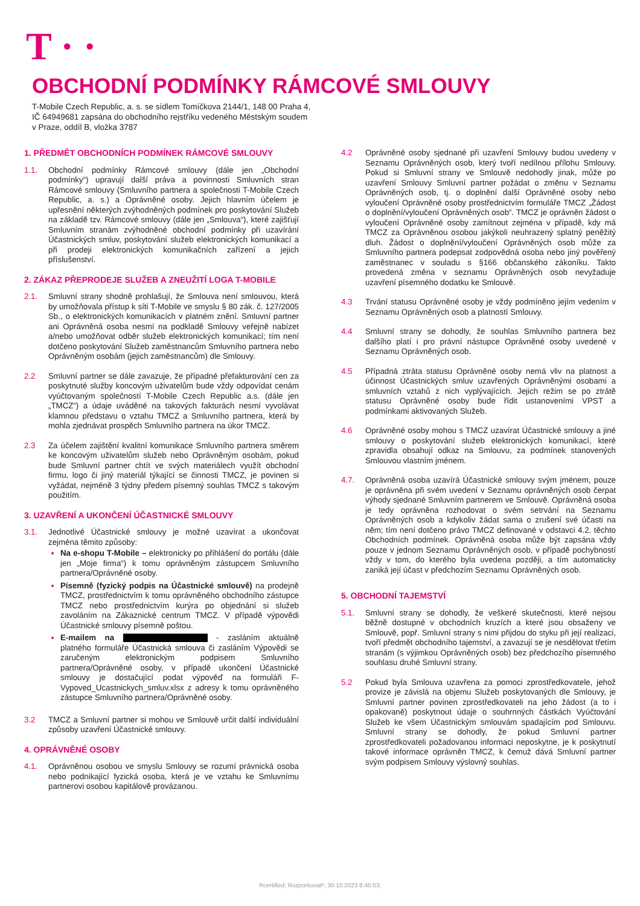T · ·
OBCHODNÍ PODMÍNKY RÁMCOVÉ SMLOUVY
T-Mobile Czech Republic, a. s. se sídlem Tomíčkova 2144/1, 148 00 Praha 4,
IČ 64949681 zapsána do obchodního rejstříku vedeného Městským soudem
v Praze, oddíl B, vložka 3787
1. PŘEDMĚT OBCHODNÍCH PODMÍNEK RÁMCOVÉ SMLOUVY
1.1. Obchodní podmínky Rámcové smlouvy (dále jen „Obchodní podmínky“) upravují další práva a povinnosti Smluvních stran Rámcové smlouvy (Smluvního partnera a společnosti T-Mobile Czech Republic, a. s.) a Oprávněné osoby. Jejich hlavním účelem je upřesnění některých zvýhodněných podmínek pro poskytování Služeb na základě tzv. Rámcové smlouvy (dále jen „Smlouva“), které zajišťují Smluvním stranám zvýhodněné obchodní podmínky při uzavírání Účastnických smluv, poskytování služeb elektronických komunikací a při prodeji elektronických komunikačních zařízení a jejich příslušenství.
2. ZÁKAZ PŘEPRODEJE SLUŽEB A ZNEUŽITÍ LOGA T-MOBILE
2.1. Smluvní strany shodně prohlašují, že Smlouva není smlouvou, která by umožňovala přístup k síti T-Mobile ve smyslu § 80 zák. č. 127/2005 Sb., o elektronických komunikacích v platném znění. Smluvní partner ani Oprávněná osoba nesmí na podkladě Smlouvy veřejně nabízet a/nebo umožňovat odběr služeb elektronických komunikací; tím není dotčeno poskytování Služeb zaměstnancům Smluvního partnera nebo Oprávněným osobám (jejich zaměstnancům) dle Smlouvy.
2.2 Smluvní partner se dále zavazuje, že případné přefakturování cen za poskytnuté služby koncovým uživatelům bude vždy odpovídat cenám vyúčtovaným společností T-Mobile Czech Republic a.s. (dále jen „TMCZ“) a údaje uváděné na takových fakturách nesmí vyvolávat klamnou představu o vztahu TMCZ a Smluvního partnera, která by mohla zjednávat prospěch Smluvního partnera na úkor TMCZ.
2.3 Za účelem zajištění kvalitní komunikace Smluvního partnera směrem ke koncovým uživatelům služeb nebo Oprávněným osobám, pokud bude Smluvní partner chtít ve svých materiálech využít obchodní firmu, logo či jiný materiál týkající se činnosti TMCZ, je povinen si vyžádat, nejméně 3 týdny předem písemný souhlas TMCZ s takovým použitím.
3. UZAVŘENÍ A UKONČENÍ ÚČASTNICKÉ SMLOUVY
3.1. Jednotlivé Účastnické smlouvy je možné uzavírat a ukončovat zejména těmito způsoby:
Na e-shopu T-Mobile – elektronicky po přihlášení do portálu (dále jen „Moje firma“) k tomu oprávněným zástupcem Smluvního partnera/Oprávněné osoby.
Písemně (fyzický podpis na Účastnické smlouvě) na prodejně TMCZ, prostřednictvím k tomu oprávněného obchodního zástupce TMCZ nebo prostřednictvím kurýra po objednání si služeb zavoláním na Zákaznické centrum TMCZ. V případě výpovědi Účastnické smlouvy písemně poštou.
E-mailem na - zasláním aktuálně platného formuláře Účastnická smlouva či zasláním Výpovědi se zaručeným elektronickým podpisem Smluvního partnera/Oprávněné osoby, v případě ukončení Účastnické smlouvy je dostačující podat výpověď na formuláři F-Vypoved_Ucastnickych_smluv.xlsx z adresy k tomu oprávněného zástupce Smluvního partnera/Oprávněné osoby.
3.2 TMCZ a Smluvní partner si mohou ve Smlouvě určit další individuální způsoby uzavření Účastnické smlouvy.
4. OPRÁVNĚNÉ OSOBY
4.1. Oprávněnou osobou ve smyslu Smlouvy se rozumí právnická osoba nebo podnikající fyzická osoba, která je ve vztahu ke Smluvnímu partnerovi osobou kapitálově provázanou.
4.2 Oprávněné osoby sjednané při uzavření Smlouvy budou uvedeny v Seznamu Oprávněných osob, který tvoří nedílnou přílohu Smlouvy. Pokud si Smluvní strany ve Smlouvě nedohodly jinak, může po uzavření Smlouvy Smluvní partner požádat o změnu v Seznamu Oprávněných osob, tj. o doplnění další Oprávněné osoby nebo vyloučení Oprávněné osoby prostřednictvím formuláře TMCZ „Žádost o doplnění/vyloučení Oprávněných osob“. TMCZ je oprávněn žádost o vyloučení Oprávněné osoby zamítnout zejména v případě, kdy má TMCZ za Oprávněnou osobou jakýkoli neuhrazený splatný peněžitý dluh. Žádost o doplnění/vyloučení Oprávněných osob může za Smluvního partnera podepsat zodpovědná osoba nebo jiný pověřený zaměstnanec v souladu s §166 občanského zákoníku. Takto provedená změna v seznamu Oprávněných osob nevyžaduje uzavření písemného dodatku ke Smlouvě.
4.3 Trvání statusu Oprávněné osoby je vždy podmíněno jejím vedením v Seznamu Oprávněných osob a platností Smlouvy.
4.4 Smluvní strany se dohodly, že souhlas Smluvního partnera bez dalšího platí i pro právní nástupce Oprávněné osoby uvedené v Seznamu Oprávněných osob.
4.5 Případná ztráta statusu Oprávněné osoby nemá vliv na platnost a účinnost Účastnických smluv uzavřených Oprávněnými osobami a smluvních vztahů z nich vyplývajících. Jejich režim se po ztrátě statusu Oprávněné osoby bude řídit ustanoveními VPST a podmínkami aktivovaných Služeb.
4.6 Oprávněné osoby mohou s TMCZ uzavírat Účastnické smlouvy a jiné smlouvy o poskytování služeb elektronických komunikací, které zpravidla obsahují odkaz na Smlouvu, za podmínek stanovených Smlouvou vlastním jménem.
4.7. Oprávněná osoba uzavírá Účastnické smlouvy svým jménem, pouze je oprávněna při svém uvedení v Seznamu oprávněných osob čerpat výhody sjednané Smluvním partnerem ve Smlouvě. Oprávněná osoba je tedy oprávněna rozhodovat o svém setrvání na Seznamu Oprávněných osob a kdykoliv žádat sama o zrušení své účasti na něm; tím není dotčeno právo TMCZ definované v odstavci 4.2. těchto Obchodních podmínek. Oprávněná osoba může být zapsána vždy pouze v jednom Seznamu Oprávněných osob, v případě pochybností vždy v tom, do kterého byla uvedena později, a tím automaticky zaniká její účast v předchozím Seznamu Oprávněných osob.
5. OBCHODNÍ TAJEMSTVÍ
5.1. Smluvní strany se dohodly, že veškeré skutečnosti, které nejsou běžně dostupné v obchodních kruzích a které jsou obsaženy ve Smlouvě, popř. Smluvní strany s nimi přijdou do styku při její realizaci, tvoří předmět obchodního tajemství, a zavazují se je nesdělovat třetím stranám (s výjimkou Oprávněných osob) bez předchozího písemného souhlasu druhé Smluvní strany.
5.2 Pokud byla Smlouva uzavřena za pomoci zprostředkovatele, jehož provize je závislá na objemu Služeb poskytovaných dle Smlouvy, je Smluvní partner povinen zprostředkovateli na jeho žádost (a to i opakovaně) poskytnout údaje o souhrnných částkách Vyúčtování Služeb ke všem Účastnickým smlouvám spadajícím pod Smlouvu. Smluvní strany se dohodly, že pokud Smluvní partner zprostředkovateli požadovanou informaci neposkytne, je k poskytnutí takové informace oprávněn TMCZ, k čemuž dává Smluvní partner svým podpisem Smlouvy výslovný souhlas.
®certified; RozporkovaP; 30.10.2023 8:45:03;